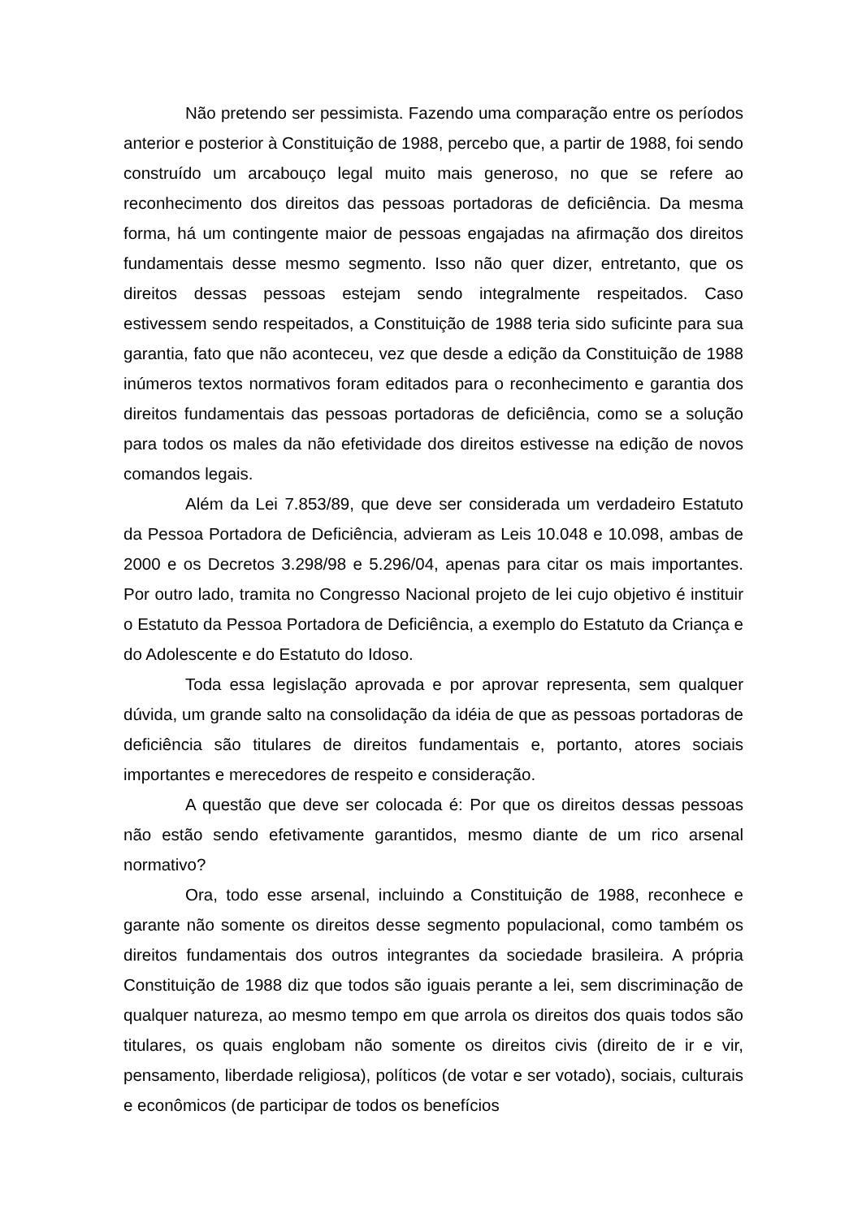Não pretendo ser pessimista. Fazendo uma comparação entre os períodos anterior e posterior à Constituição de 1988, percebo que, a partir de 1988, foi sendo construído um arcabouço legal muito mais generoso, no que se refere ao reconhecimento dos direitos das pessoas portadoras de deficiência. Da mesma forma, há um contingente maior de pessoas engajadas na afirmação dos direitos fundamentais desse mesmo segmento. Isso não quer dizer, entretanto, que os direitos dessas pessoas estejam sendo integralmente respeitados. Caso estivessem sendo respeitados, a Constituição de 1988 teria sido suficinte para sua garantia, fato que não aconteceu, vez que desde a edição da Constituição de 1988 inúmeros textos normativos foram editados para o reconhecimento e garantia dos direitos fundamentais das pessoas portadoras de deficiência, como se a solução para todos os males da não efetividade dos direitos estivesse na edição de novos comandos legais.
Além da Lei 7.853/89, que deve ser considerada um verdadeiro Estatuto da Pessoa Portadora de Deficiência, advieram as Leis 10.048 e 10.098, ambas de 2000 e os Decretos 3.298/98 e 5.296/04, apenas para citar os mais importantes. Por outro lado, tramita no Congresso Nacional projeto de lei cujo objetivo é instituir o Estatuto da Pessoa Portadora de Deficiência, a exemplo do Estatuto da Criança e do Adolescente e do Estatuto do Idoso.
Toda essa legislação aprovada e por aprovar representa, sem qualquer dúvida, um grande salto na consolidação da idéia de que as pessoas portadoras de deficiência são titulares de direitos fundamentais e, portanto, atores sociais importantes e merecedores de respeito e consideração.
A questão que deve ser colocada é: Por que os direitos dessas pessoas não estão sendo efetivamente garantidos, mesmo diante de um rico arsenal normativo?
Ora, todo esse arsenal, incluindo a Constituição de 1988, reconhece e garante não somente os direitos desse segmento populacional, como também os direitos fundamentais dos outros integrantes da sociedade brasileira. A própria Constituição de 1988 diz que todos são iguais perante a lei, sem discriminação de qualquer natureza, ao mesmo tempo em que arrola os direitos dos quais todos são titulares, os quais englobam não somente os direitos civis (direito de ir e vir, pensamento, liberdade religiosa), políticos (de votar e ser votado), sociais, culturais e econômicos (de participar de todos os benefícios